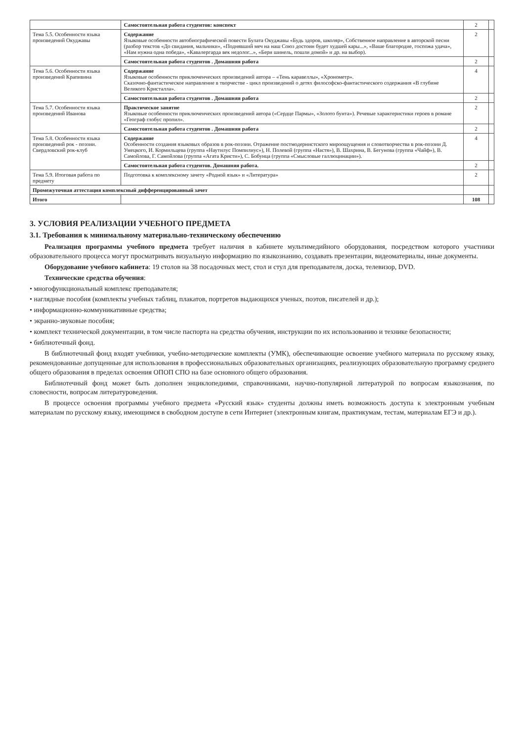| | Самостоятельная работа студентов: конспект | 2 | |
| Тема 5.5. Особенности языка произведений Окуджавы | Содержание Языковые особенности автобиографической повести Булата Окуджавы «Будь здоров, школяр», Собственное направление в авторской песни (разбор текстов «До свидания, мальчики», «Поднявший меч на наш Союз достоин будет худшей кары...», «Ваше благородие, госпожа удача», «Нам нужна одна победа», «Кавалергарда век недолог...», «Бери шинель, пошли домой» и др. на выбор). | 2 | |
| | Самостоятельная работа студентов . Домашняя работа | 2 | |
| Тема 5.6. Особенности языка произведений Крапивина | Содержание Языковые особенности приключенческих произведений автора – «Тень каравеллы», «Хронометр». Сказочно-фантастическое направление в творчестве - цикл произведений о детях философско-фантастического содержания «В глубине Великого Кристалла». | 4 | |
| | Самостоятельная работа студентов . Домашняя работа | 2 | |
| Тема 5.7. Особенности языка произведений Иванова | Практическое занятие Языковые особенности приключенческих произведений автора («Сердце Пармы», «Золото бунта»). Речевые характеристики героев в романе «Географ глобус пропил». | 2 | |
| | Самостоятельная работа студентов . Домашняя работа | 2 | |
| Тема 5.8. Особенности языка произведений рок - поэзии. Свердловский рок-клуб | Содержание Особенности создания языковых образов в рок-поэзии. Отражение постмодернистского мироощущения и словотворчества в рок-поэзии Д. Умецкого, И. Кормильцева (группа «Наутилус Помпилиус»), Н. Полевой (группа «Настя»), В. Шахрина, В. Бегунова (группа «Чайф»), В. Самойлова, Г. Самойлова (группа «Агата Кристи»), С. Бобунца (группа «Смысловые галлюцинации»). | 4 | |
| | Самостоятельная работа студентов. Домашняя работа. | 2 | |
| Тема 5.9. Итоговая работа по предмету | Подготовка к комплексному зачету «Родной язык» и «Литература» | 2 | |
| Промежуточная аттестация комплексный дифференцированный зачет | | | |
| Итого | | 108 | |
3. УСЛОВИЯ РЕАЛИЗАЦИИ УЧЕБНОГО ПРЕДМЕТА
3.1. Требования к минимальному материально-техническому обеспечению
Реализация программы учебного предмета требует наличия в кабинете мультимедийного оборудования, посредством которого участники образовательного процесса могут просматривать визуальную информацию по языкознанию, создавать презентации, видеоматериалы, иные документы.
Оборудование учебного кабинета: 19 столов на 38 посадочных мест, стол и стул для преподавателя, доска, телевизор, DVD.
Технические средства обучения:
• многофункциональный комплекс преподавателя;
• наглядные пособия (комплекты учебных таблиц, плакатов, портретов выдающихся ученых, поэтов, писателей и др.);
• информационно-коммуникативные средства;
• экранно-звуковые пособия;
• комплект технической документации, в том числе паспорта на средства обучения, инструкции по их использованию и технике безопасности;
• библиотечный фонд.
В библиотечный фонд входят учебники, учебно-методические комплекты (УМК), обеспечивающие освоение учебного материала по русскому языку, рекомендованные допущенные для использования в профессиональных образовательных организациях, реализующих образовательную программу среднего общего образования в пределах освоения ОПОП СПО на базе основного общего образования.
Библиотечный фонд может быть дополнен энциклопедиями, справочниками, научно-популярной литературой по вопросам языкознания, по словесности, вопросам литературоведения.
В процессе освоения программы учебного предмета «Русский язык» студенты должны иметь возможность доступа к электронным учебным материалам по русскому языку, имеющимся в свободном доступе в сети Интернет (электронным книгам, практикумам, тестам, материалам ЕГЭ и др.).